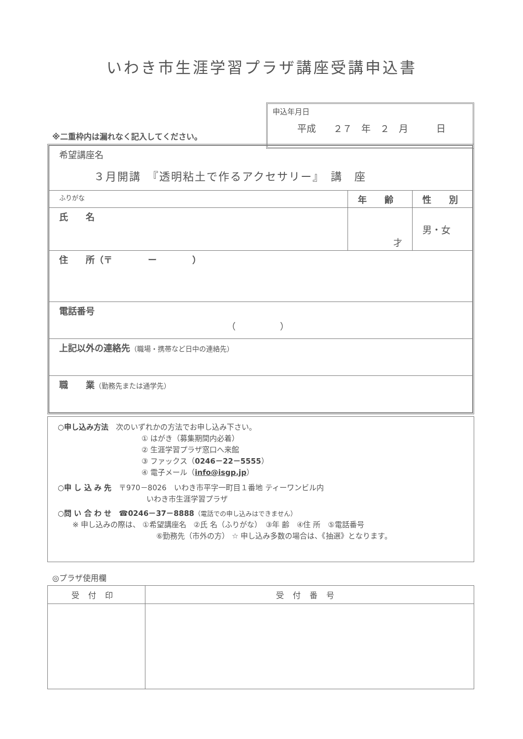いわき市生涯学習プラザ講座受講申込書
※二重枠内は漏れなく記入してください。
申込年月日
平成 　２７　年　２　月　　　日
| 希望講座名 ３月開講 『透明粘土で作るアクセサリー』 講 座 | | |
| ふりがな | 年 齢 | 性 別 |
| 氏 名 | 才 | 男・女 |
| 住 所（〒 ー ） | | |
| 電話番号 （ ） | | |
| 上記以外の連絡先 （職場・携帯など日中の連絡先） | | |
| 職 業 （勤務先または通学先） | | |
○申し込み方法　次のいずれかの方法でお申し込み下さい。
① はがき（募集期間内必着）
② 生涯学習プラザ窓口へ来館
③ ファックス（0246－22－5555）
④ 電子メール（info@isgp.jp）
○申 し 込 み 先　〒970－8026　いわき市平字一町目１番地 ティーワンビル内
いわき市生涯学習プラザ
○問 い 合 わ せ　☎0246－37－8888（電話での申し込みはできません）
※ 申し込みの際は、 ①希望講座名　②氏 名（ふりがな）　③年 齢　④住 所　⑤電話番号
⑥勤務先（市外の方） ☆ 申し込み多数の場合は、《抽選》となります。
◎プラザ使用欄
| 受付印 | 受付番号 |